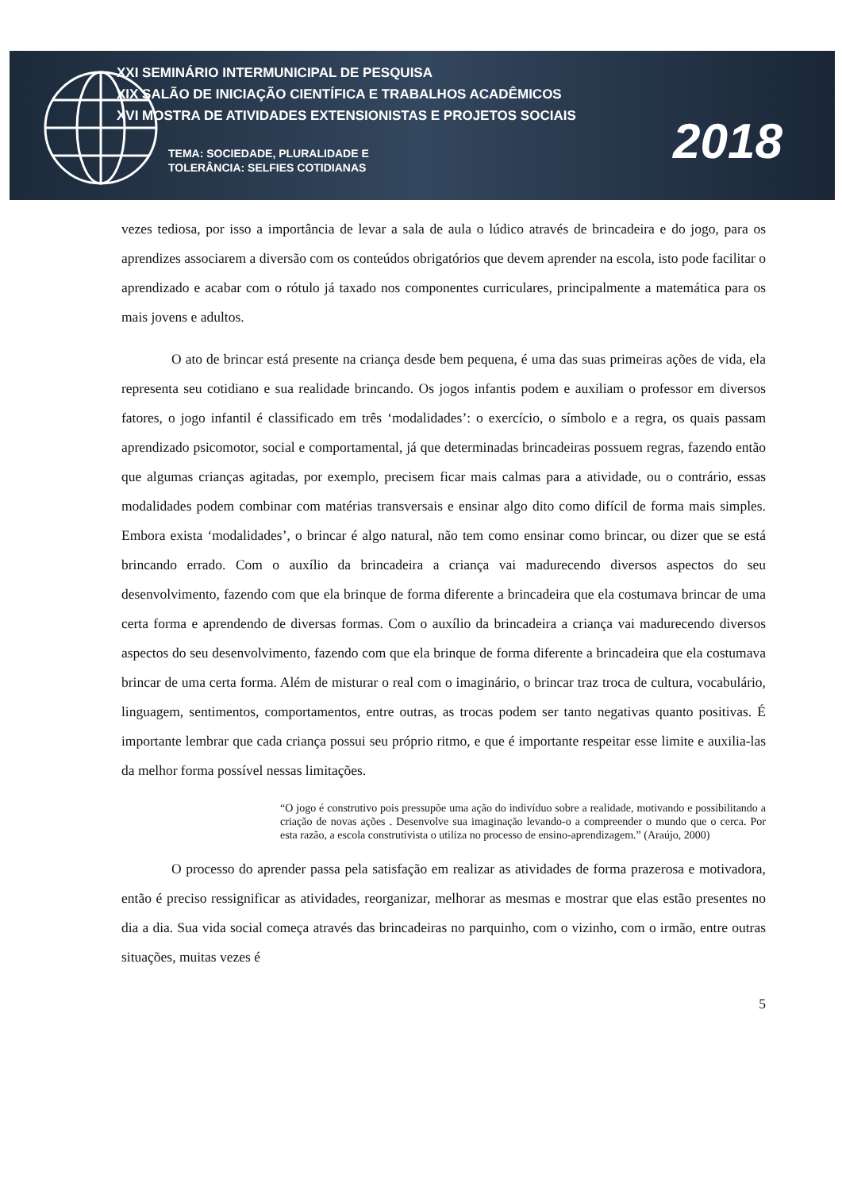XXI SEMINÁRIO INTERMUNICIPAL DE PESQUISA
XIX SALÃO DE INICIAÇÃO CIENTÍFICA E TRABALHOS ACADÊMICOS
XVI MOSTRA DE ATIVIDADES EXTENSIONISTAS E PROJETOS SOCIAIS
TEMA: SOCIEDADE, PLURALIDADE E
TOLERÂNCIA: SELFIES COTIDIANAS
2018
vezes tediosa, por isso a importância de levar a sala de aula o lúdico através de brincadeira e do jogo, para os aprendizes associarem a diversão com os conteúdos obrigatórios que devem aprender na escola, isto pode facilitar o aprendizado e acabar com o rótulo já taxado nos componentes curriculares, principalmente a matemática para os mais jovens e adultos.
O ato de brincar está presente na criança desde bem pequena, é uma das suas primeiras ações de vida, ela representa seu cotidiano e sua realidade brincando. Os jogos infantis podem e auxiliam o professor em diversos fatores, o jogo infantil é classificado em três ‘modalidades’: o exercício, o símbolo e a regra, os quais passam aprendizado psicomotor, social e comportamental, já que determinadas brincadeiras possuem regras, fazendo então que algumas crianças agitadas, por exemplo, precisem ficar mais calmas para a atividade, ou o contrário, essas modalidades podem combinar com matérias transversais e ensinar algo dito como difícil de forma mais simples. Embora exista ‘modalidades’, o brincar é algo natural, não tem como ensinar como brincar, ou dizer que se está brincando errado. Com o auxílio da brincadeira a criança vai madurecendo diversos aspectos do seu desenvolvimento, fazendo com que ela brinque de forma diferente a brincadeira que ela costumava brincar de uma certa forma e aprendendo de diversas formas. Com o auxílio da brincadeira a criança vai madurecendo diversos aspectos do seu desenvolvimento, fazendo com que ela brinque de forma diferente a brincadeira que ela costumava brincar de uma certa forma. Além de misturar o real com o imaginário, o brincar traz troca de cultura, vocabulário, linguagem, sentimentos, comportamentos, entre outras, as trocas podem ser tanto negativas quanto positivas. É importante lembrar que cada criança possui seu próprio ritmo, e que é importante respeitar esse limite e auxilia-las da melhor forma possível nessas limitações.
“O jogo é construtivo pois pressupõe uma ação do indivíduo sobre a realidade, motivando e possibilitando a criação de novas ações . Desenvolve sua imaginação levando-o a compreender o mundo que o cerca. Por esta razão, a escola construtivista o utiliza no processo de ensino-aprendizagem.” (Araújo, 2000)
O processo do aprender passa pela satisfação em realizar as atividades de forma prazerosa e motivadora, então é preciso ressignificar as atividades, reorganizar, melhorar as mesmas e mostrar que elas estão presentes no dia a dia. Sua vida social começa através das brincadeiras no parquinho, com o vizinho, com o irmão, entre outras situações, muitas vezes é
5